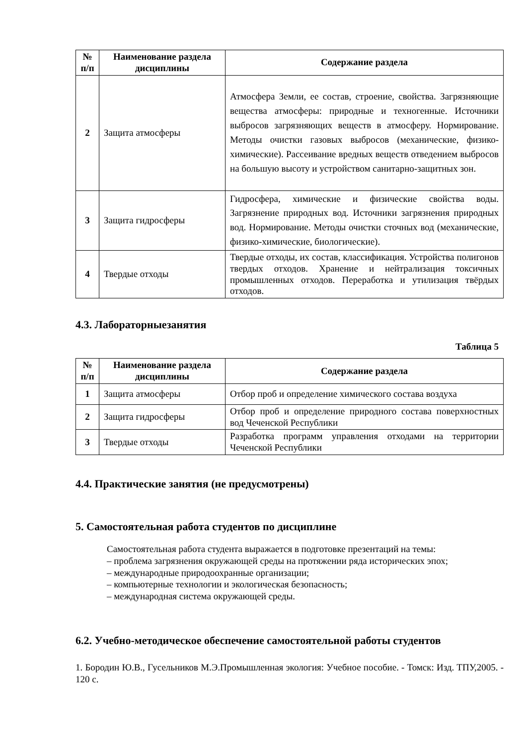| № п/п | Наименование раздела дисциплины | Содержание раздела |
| --- | --- | --- |
| 2 | Защита атмосферы | Атмосфера Земли, ее состав, строение, свойства. Загрязняющие вещества атмосферы: природные и техногенные. Источники выбросов загрязняющих веществ в атмосферу. Нормирование. Методы очистки газовых выбросов (механические, физико-химические). Рассеивание вредных веществ отведением выбросов на большую высоту и устройством санитарно-защитных зон. |
| 3 | Защита гидросферы | Гидросфера, химические и физические свойства воды. Загрязнение природных вод. Источники загрязнения природных вод. Нормирование. Методы очистки сточных вод (механические, физико-химические, биологические). |
| 4 | Твердые отходы | Твердые отходы, их состав, классификация. Устройства полигонов твердых отходов. Хранение и нейтрализация токсичных промышленных отходов. Переработка и утилизация твёрдых отходов. |
4.3. Лабораторныезанятия
Таблица 5
| № п/п | Наименование раздела дисциплины | Содержание раздела |
| --- | --- | --- |
| 1 | Защита атмосферы | Отбор проб и определение химического состава воздуха |
| 2 | Защита гидросферы | Отбор проб и определение природного состава поверхностных вод Чеченской Республики |
| 3 | Твердые отходы | Разработка программ управления отходами на территории Чеченской Республики |
4.4. Практические занятия (не предусмотрены)
5. Самостоятельная работа студентов по дисциплине
Самостоятельная работа студента выражается в подготовке презентаций на темы:
– проблема загрязнения окружающей среды на протяжении ряда исторических эпох;
– международные природоохранные организации;
– компьютерные технологии и экологическая безопасность;
– международная система окружающей среды.
6.2. Учебно-методическое обеспечение самостоятельной работы студентов
1. Бородин Ю.В., Гусельников М.Э.Промышленная экология: Учебное пособие. - Томск: Изд. ТПУ,2005. - 120 с.